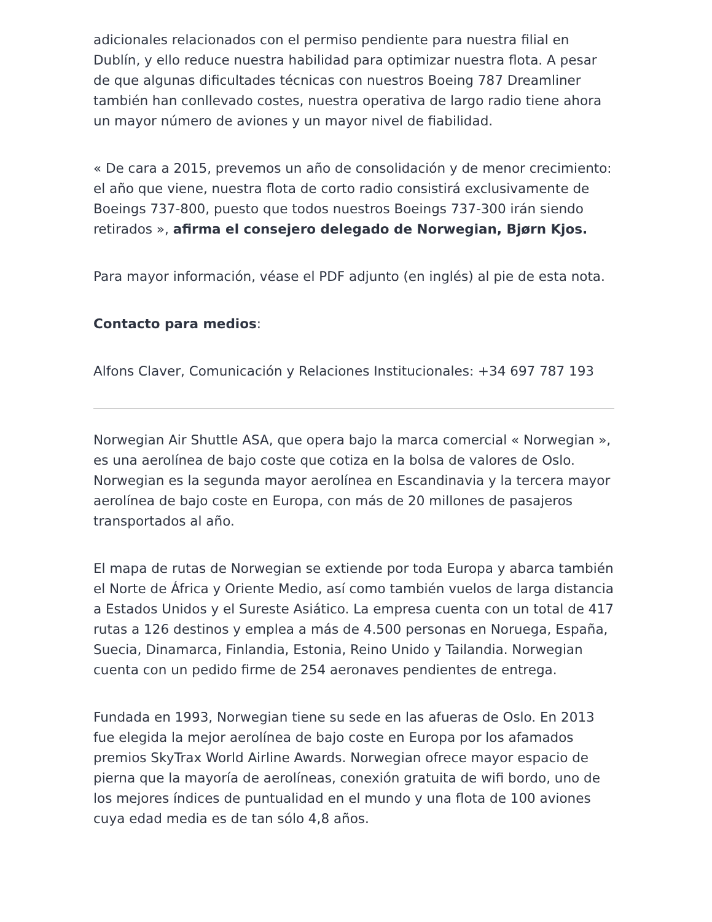adicionales relacionados con el permiso pendiente para nuestra filial en Dublín, y ello reduce nuestra habilidad para optimizar nuestra flota. A pesar de que algunas dificultades técnicas con nuestros Boeing 787 Dreamliner también han conllevado costes, nuestra operativa de largo radio tiene ahora un mayor número de aviones y un mayor nivel de fiabilidad.
« De cara a 2015, prevemos un año de consolidación y de menor crecimiento: el año que viene, nuestra flota de corto radio consistirá exclusivamente de Boeings 737-800, puesto que todos nuestros Boeings 737-300 irán siendo retirados », afirma el consejero delegado de Norwegian, Bjørn Kjos.
Para mayor información, véase el PDF adjunto (en inglés) al pie de esta nota.
Contacto para medios:
Alfons Claver, Comunicación y Relaciones Institucionales: +34 697 787 193
Norwegian Air Shuttle ASA, que opera bajo la marca comercial « Norwegian », es una aerolínea de bajo coste que cotiza en la bolsa de valores de Oslo. Norwegian es la segunda mayor aerolínea en Escandinavia y la tercera mayor aerolínea de bajo coste en Europa, con más de 20 millones de pasajeros transportados al año.
El mapa de rutas de Norwegian se extiende por toda Europa y abarca también el Norte de África y Oriente Medio, así como también vuelos de larga distancia a Estados Unidos y el Sureste Asiático. La empresa cuenta con un total de 417 rutas a 126 destinos y emplea a más de 4.500 personas en Noruega, España, Suecia, Dinamarca, Finlandia, Estonia, Reino Unido y Tailandia. Norwegian cuenta con un pedido firme de 254 aeronaves pendientes de entrega.
Fundada en 1993, Norwegian tiene su sede en las afueras de Oslo. En 2013 fue elegida la mejor aerolínea de bajo coste en Europa por los afamados premios SkyTrax World Airline Awards. Norwegian ofrece mayor espacio de pierna que la mayoría de aerolíneas, conexión gratuita de wifi bordo, uno de los mejores índices de puntualidad en el mundo y una flota de 100 aviones cuya edad media es de tan sólo 4,8 años.